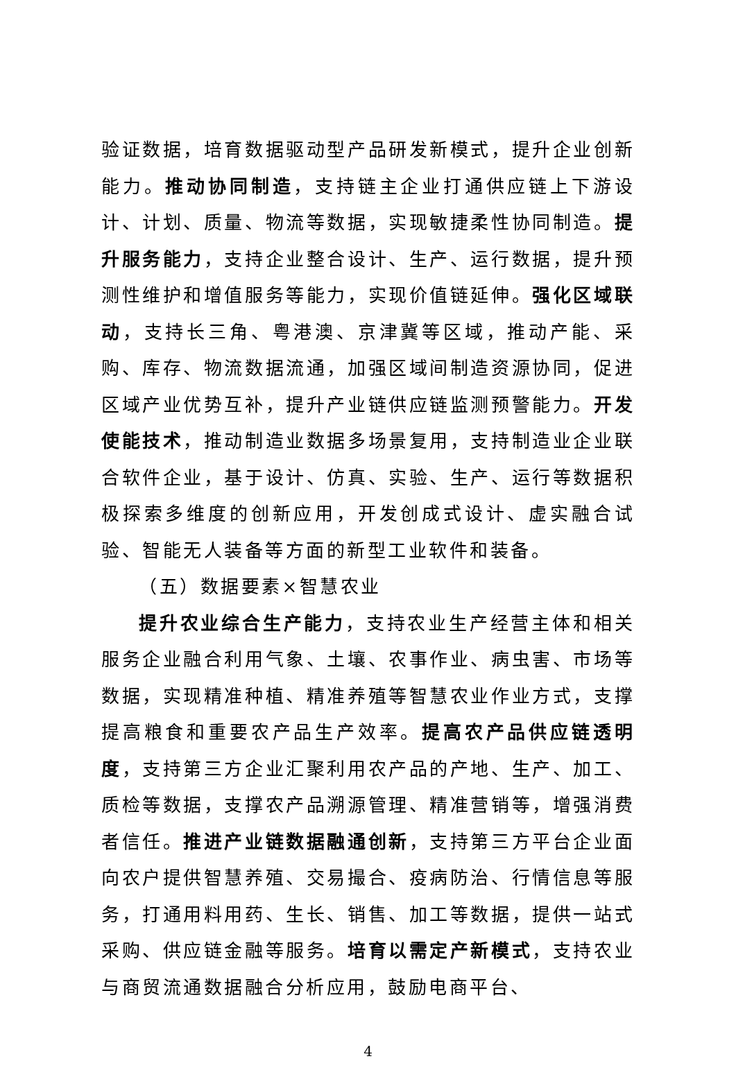验证数据，培育数据驱动型产品研发新模式，提升企业创新能力。推动协同制造，支持链主企业打通供应链上下游设计、计划、质量、物流等数据，实现敏捷柔性协同制造。提升服务能力，支持企业整合设计、生产、运行数据，提升预测性维护和增值服务等能力，实现价值链延伸。强化区域联动，支持长三角、粤港澳、京津冀等区域，推动产能、采购、库存、物流数据流通，加强区域间制造资源协同，促进区域产业优势互补，提升产业链供应链监测预警能力。开发使能技术，推动制造业数据多场景复用，支持制造业企业联合软件企业，基于设计、仿真、实验、生产、运行等数据积极探索多维度的创新应用，开发创成式设计、虚实融合试验、智能无人装备等方面的新型工业软件和装备。
（五）数据要素×智慧农业
提升农业综合生产能力，支持农业生产经营主体和相关服务企业融合利用气象、土壤、农事作业、病虫害、市场等数据，实现精准种植、精准养殖等智慧农业作业方式，支撑提高粮食和重要农产品生产效率。提高农产品供应链透明度，支持第三方企业汇聚利用农产品的产地、生产、加工、质检等数据，支撑农产品溯源管理、精准营销等，增强消费者信任。推进产业链数据融通创新，支持第三方平台企业面向农户提供智慧养殖、交易撮合、疫病防治、行情信息等服务，打通用料用药、生长、销售、加工等数据，提供一站式采购、供应链金融等服务。培育以需定产新模式，支持农业与商贸流通数据融合分析应用，鼓励电商平台、
4